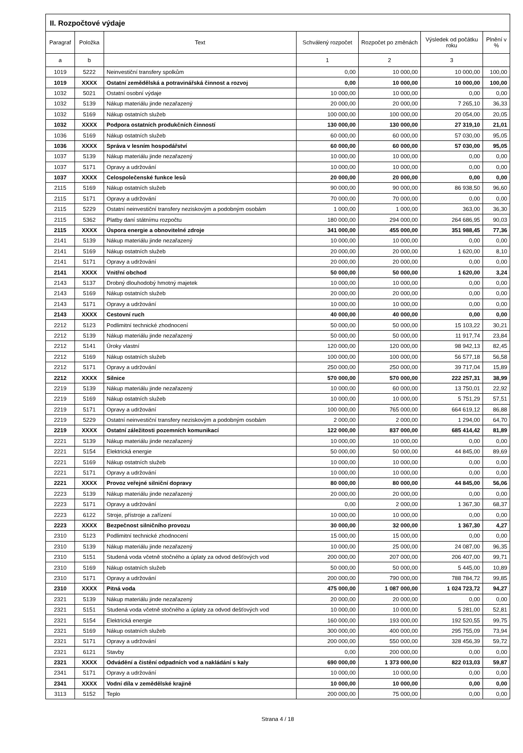| II. Rozpočtové výdaje | | | | | | |
| --- | --- | --- | --- | --- | --- | --- |
| Paragraf | Položka | Text | Schválený rozpočet | Rozpočet po změnách | Výsledek od počátku roku | Plnění v % |
| a | b | | 1 | 2 | 3 | |
| 1019 | 5222 | Neinvestiční transfery spolkům | 0,00 | 10 000,00 | 10 000,00 | 100,00 |
| 1019 | XXXX | Ostatní zemědělská a potravinářská činnost a rozvoj | 0,00 | 10 000,00 | 10 000,00 | 100,00 |
| 1032 | 5021 | Ostatní osobní výdaje | 10 000,00 | 10 000,00 | 0,00 | 0,00 |
| 1032 | 5139 | Nákup materiálu jinde nezařazený | 20 000,00 | 20 000,00 | 7 265,10 | 36,33 |
| 1032 | 5169 | Nákup ostatních služeb | 100 000,00 | 100 000,00 | 20 054,00 | 20,05 |
| 1032 | XXXX | Podpora ostatních produkčních činností | 130 000,00 | 130 000,00 | 27 319,10 | 21,01 |
| 1036 | 5169 | Nákup ostatních služeb | 60 000,00 | 60 000,00 | 57 030,00 | 95,05 |
| 1036 | XXXX | Správa v lesním hospodářství | 60 000,00 | 60 000,00 | 57 030,00 | 95,05 |
| 1037 | 5139 | Nákup materiálu jinde nezařazený | 10 000,00 | 10 000,00 | 0,00 | 0,00 |
| 1037 | 5171 | Opravy a udržování | 10 000,00 | 10 000,00 | 0,00 | 0,00 |
| 1037 | XXXX | Celospolečenské funkce lesů | 20 000,00 | 20 000,00 | 0,00 | 0,00 |
| 2115 | 5169 | Nákup ostatních služeb | 90 000,00 | 90 000,00 | 86 938,50 | 96,60 |
| 2115 | 5171 | Opravy a udržování | 70 000,00 | 70 000,00 | 0,00 | 0,00 |
| 2115 | 5229 | Ostatní neinvestiční transfery neziskovým a podobným osobám | 1 000,00 | 1 000,00 | 363,00 | 36,30 |
| 2115 | 5362 | Platby daní státnímu rozpočtu | 180 000,00 | 294 000,00 | 264 686,95 | 90,03 |
| 2115 | XXXX | Úspora energie a obnovitelné zdroje | 341 000,00 | 455 000,00 | 351 988,45 | 77,36 |
| 2141 | 5139 | Nákup materiálu jinde nezařazený | 10 000,00 | 10 000,00 | 0,00 | 0,00 |
| 2141 | 5169 | Nákup ostatních služeb | 20 000,00 | 20 000,00 | 1 620,00 | 8,10 |
| 2141 | 5171 | Opravy a udržování | 20 000,00 | 20 000,00 | 0,00 | 0,00 |
| 2141 | XXXX | Vnitřní obchod | 50 000,00 | 50 000,00 | 1 620,00 | 3,24 |
| 2143 | 5137 | Drobný dlouhodobý hmotný majetek | 10 000,00 | 10 000,00 | 0,00 | 0,00 |
| 2143 | 5169 | Nákup ostatních služeb | 20 000,00 | 20 000,00 | 0,00 | 0,00 |
| 2143 | 5171 | Opravy a udržování | 10 000,00 | 10 000,00 | 0,00 | 0,00 |
| 2143 | XXXX | Cestovní ruch | 40 000,00 | 40 000,00 | 0,00 | 0,00 |
| 2212 | 5123 | Podlimitní technické zhodnocení | 50 000,00 | 50 000,00 | 15 103,22 | 30,21 |
| 2212 | 5139 | Nákup materiálu jinde nezařazený | 50 000,00 | 50 000,00 | 11 917,74 | 23,84 |
| 2212 | 5141 | Úroky vlastní | 120 000,00 | 120 000,00 | 98 942,13 | 82,45 |
| 2212 | 5169 | Nákup ostatních služeb | 100 000,00 | 100 000,00 | 56 577,18 | 56,58 |
| 2212 | 5171 | Opravy a udržování | 250 000,00 | 250 000,00 | 39 717,04 | 15,89 |
| 2212 | XXXX | Silnice | 570 000,00 | 570 000,00 | 222 257,31 | 38,99 |
| 2219 | 5139 | Nákup materiálu jinde nezařazený | 10 000,00 | 60 000,00 | 13 750,01 | 22,92 |
| 2219 | 5169 | Nákup ostatních služeb | 10 000,00 | 10 000,00 | 5 751,29 | 57,51 |
| 2219 | 5171 | Opravy a udržování | 100 000,00 | 765 000,00 | 664 619,12 | 86,88 |
| 2219 | 5229 | Ostatní neinvestiční transfery neziskovým a podobným osobám | 2 000,00 | 2 000,00 | 1 294,00 | 64,70 |
| 2219 | XXXX | Ostatní záležitosti pozemních komunikací | 122 000,00 | 837 000,00 | 685 414,42 | 81,89 |
| 2221 | 5139 | Nákup materiálu jinde nezařazený | 10 000,00 | 10 000,00 | 0,00 | 0,00 |
| 2221 | 5154 | Elektrická energie | 50 000,00 | 50 000,00 | 44 845,00 | 89,69 |
| 2221 | 5169 | Nákup ostatních služeb | 10 000,00 | 10 000,00 | 0,00 | 0,00 |
| 2221 | 5171 | Opravy a udržování | 10 000,00 | 10 000,00 | 0,00 | 0,00 |
| 2221 | XXXX | Provoz veřejné silniční dopravy | 80 000,00 | 80 000,00 | 44 845,00 | 56,06 |
| 2223 | 5139 | Nákup materiálu jinde nezařazený | 20 000,00 | 20 000,00 | 0,00 | 0,00 |
| 2223 | 5171 | Opravy a udržování | 0,00 | 2 000,00 | 1 367,30 | 68,37 |
| 2223 | 6122 | Stroje, přístroje a zařízení | 10 000,00 | 10 000,00 | 0,00 | 0,00 |
| 2223 | XXXX | Bezpečnost silničního provozu | 30 000,00 | 32 000,00 | 1 367,30 | 4,27 |
| 2310 | 5123 | Podlimitní technické zhodnocení | 15 000,00 | 15 000,00 | 0,00 | 0,00 |
| 2310 | 5139 | Nákup materiálu jinde nezařazený | 10 000,00 | 25 000,00 | 24 087,00 | 96,35 |
| 2310 | 5151 | Studená voda včetně stočného a úplaty za odvod dešťových vod | 200 000,00 | 207 000,00 | 206 407,00 | 99,71 |
| 2310 | 5169 | Nákup ostatních služeb | 50 000,00 | 50 000,00 | 5 445,00 | 10,89 |
| 2310 | 5171 | Opravy a udržování | 200 000,00 | 790 000,00 | 788 784,72 | 99,85 |
| 2310 | XXXX | Pitná voda | 475 000,00 | 1 087 000,00 | 1 024 723,72 | 94,27 |
| 2321 | 5139 | Nákup materiálu jinde nezařazený | 20 000,00 | 20 000,00 | 0,00 | 0,00 |
| 2321 | 5151 | Studená voda včetně stočného a úplaty za odvod dešťových vod | 10 000,00 | 10 000,00 | 5 281,00 | 52,81 |
| 2321 | 5154 | Elektrická energie | 160 000,00 | 193 000,00 | 192 520,55 | 99,75 |
| 2321 | 5169 | Nákup ostatních služeb | 300 000,00 | 400 000,00 | 295 755,09 | 73,94 |
| 2321 | 5171 | Opravy a udržování | 200 000,00 | 550 000,00 | 328 456,39 | 59,72 |
| 2321 | 6121 | Stavby | 0,00 | 200 000,00 | 0,00 | 0,00 |
| 2321 | XXXX | Odvádění a čistění odpadních vod a nakládání s kaly | 690 000,00 | 1 373 000,00 | 822 013,03 | 59,87 |
| 2341 | 5171 | Opravy a udržování | 10 000,00 | 10 000,00 | 0,00 | 0,00 |
| 2341 | XXXX | Vodní díla v zemědělské krajině | 10 000,00 | 10 000,00 | 0,00 | 0,00 |
| 3113 | 5152 | Teplo | 200 000,00 | 75 000,00 | 0,00 | 0,00 |
Strana 4 / 18